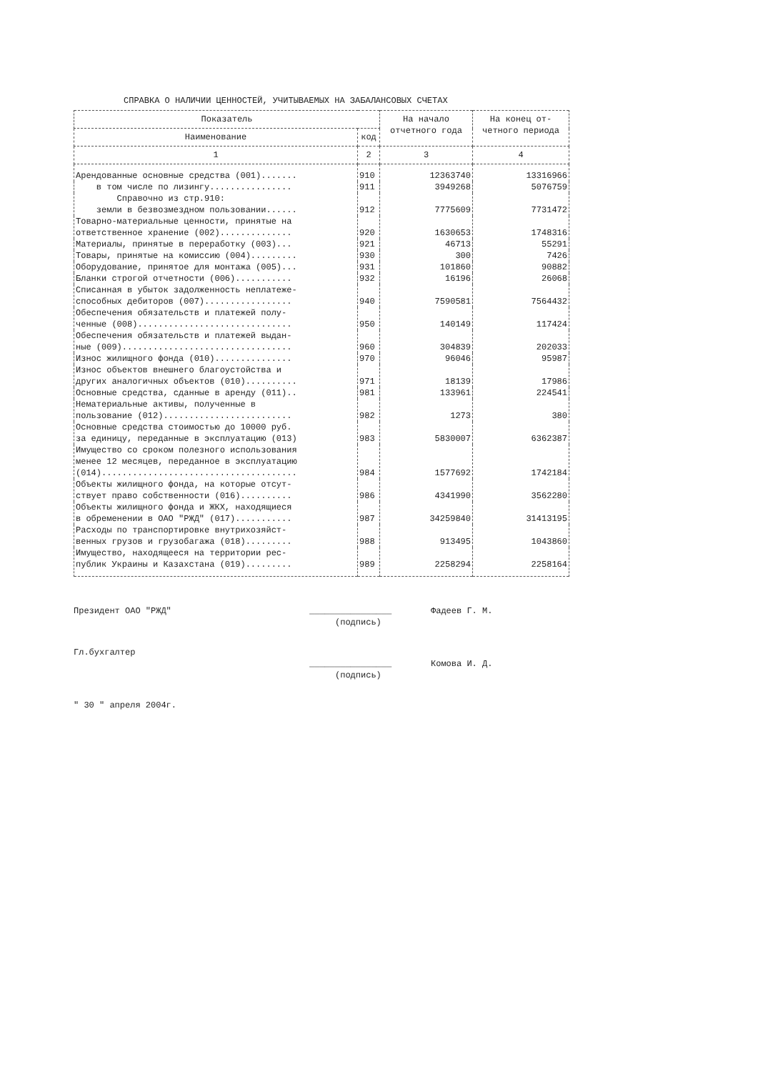СПРАВКА О НАЛИЧИИ ЦЕННОСТЕЙ, УЧИТЫВАЕМЫХ НА ЗАБАЛАНСОВЫХ СЧЕТАХ
| Показатель | | На начало отчетного года | На конец от- четного периода |
| --- | --- | --- | --- |
| Наименование | код | | |
| 1 | 2 | 3 | 4 |
| Арендованные основные средства (001)....... | 910 | 12363740 | 13316966 |
| в том числе по лизингу................ | 911 | 3949268 | 5076759 |
| Справочно из стр.910: земли в безвозмездном пользовании...... | 912 | 7775609 | 7731472 |
| Товарно-материальные ценности, принятые на ответственное хранение (002).............. | 920 | 1630653 | 1748316 |
| Материалы, принятые в переработку (003)... | 921 | 46713 | 55291 |
| Товары, принятые на комиссию (004)......... | 930 | 300 | 7426 |
| Оборудование, принятое для монтажа (005)... | 931 | 101860 | 90882 |
| Бланки строгой отчетности (006)........... | 932 | 16196 | 26068 |
| Списанная в убыток задолженность неплатеже- способных дебиторов (007)................. | 940 | 7590581 | 7564432 |
| Обеспечения обязательств и платежей полу- ченные (008).............................. | 950 | 140149 | 117424 |
| Обеспечения обязательств и платежей выдан- ные (009)................................. | 960 | 304839 | 202033 |
| Износ жилищного фонда (010)............... | 970 | 96046 | 95987 |
| Износ объектов внешнего благоустойства и других аналогичных объектов (010).......... | 971 | 18139 | 17986 |
| Основные средства, сданные в аренду (011).. | 981 | 133961 | 224541 |
| Нематериальные активы, полученные в пользование (012)......................... | 982 | 1273 | 380 |
| Основные средства стоимостью до 10000 руб. за единицу, переданные в эксплуатацию (013) | 983 | 5830007 | 6362387 |
| Имущество со сроком полезного использования менее 12 месяцев, переданное в эксплуатацию (014)...................................... | 984 | 1577692 | 1742184 |
| Объекты жилищного фонда, на которые отсут- ствует право собственности (016).......... | 986 | 4341990 | 3562280 |
| Объекты жилищного фонда и ЖКХ, находящиеся в обременении в ОАО "РЖД" (017)........... | 987 | 34259840 | 31413195 |
| Расходы по транспортировке внутрихозяйст- венных грузов и грузобагажа (018)......... | 988 | 913495 | 1043860 |
| Имущество, находящееся на территории рес- публик Украины и Казахстана (019)......... | 989 | 2258294 | 2258164 |
Президент ОАО "РЖД" ________________
(подпись) Фадеев Г. М.
Гл.бухгалтер
________________
(подпись) Комова И. Д.
" 30 " апреля 2004г.